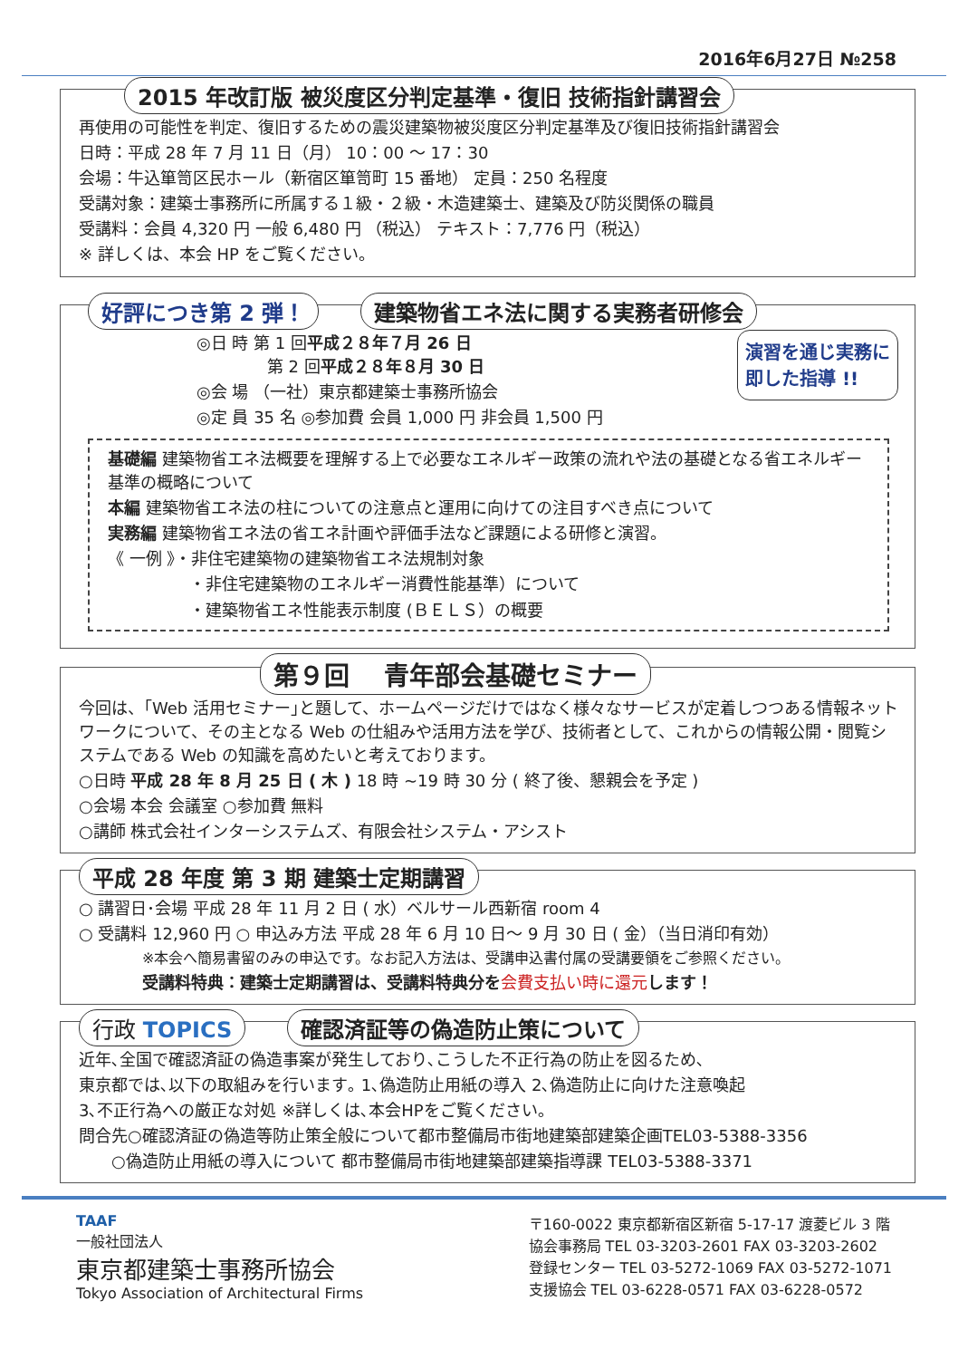2016年6月27日 №258
2015 年改訂版 被災度区分判定基準・復旧 技術指針講習会
再使用の可能性を判定、復旧するための震災建築物被災度区分判定基準及び復旧技術指針講習会
日時：平成 28 年 7 月 11 日（月） 10：00 ～ 17：30
会場：牛込箪笥区民ホール（新宿区箪笥町 15 番地） 定員：250 名程度
受講対象：建築士事務所に所属する１級・２級・木造建築士、建築及び防災関係の職員
受講料：会員 4,320 円 一般 6,480 円 （税込） テキスト：7,776 円（税込）
※ 詳しくは、本会 HP をご覧ください。
好評につき第 2 弾！ 建築物省エネ法に関する実務者研修会
◎日 時 第 1 回平成２８年７月 26 日
　　　　 第 2 回平成２８年８月 30 日
◎会 場 （一社）東京都建築士事務所協会
◎定 員 35 名 ◎参加費 会員 1,000 円 非会員 1,500 円
演習を通じ実務に
即した指導 !!
基礎編 建築物省エネ法概要を理解する上で必要なエネルギー政策の流れや法の基礎となる省エネルギー基準の概略について
本編 建築物省エネ法の柱についての注意点と運用に向けての注目すべき点について
実務編 建築物省エネ法の省エネ計画や評価手法など課題による研修と演習。
《 一例 》・非住宅建築物の建築物省エネ法規制対象
・非住宅建築物のエネルギー消費性能基準）について
・建築物省エネ性能表示制度 (ＢＥＬＳ）の概要
第９回　 青年部会基礎セミナー
今回は、｢Web 活用セミナー｣と題して、ホームページだけではなく様々なサービスが定着しつつある情報ネットワークについて、その主となる Web の仕組みや活用方法を学び、技術者として、これからの情報公開・閲覧システムである Web の知識を高めたいと考えております。
○日時 平成 28 年 8 月 25 日 ( 木 ) 18 時 ~19 時 30 分 ( 終了後、懇親会を予定 )
○会場 本会 会議室 ○参加費 無料
○講師 株式会社インターシステムズ、有限会社システム・アシスト
平成 28 年度 第 3 期 建築士定期講習
○ 講習日･会場 平成 28 年 11 月 2 日 ( 水）ベルサール西新宿 room 4
○ 受講料 12,960 円 ○ 申込み方法 平成 28 年 6 月 10 日～ 9 月 30 日 ( 金）（当日消印有効）
※本会へ簡易書留のみの申込です。なお記入方法は、受講申込書付属の受講要領をご参照ください。
受講料特典：建築士定期講習は、受講料特典分を 会費支払い時に還元 します！
行政 TOPICS 確認済証等の偽造防止策について
近年､全国で確認済証の偽造事案が発生しており､こうした不正行為の防止を図るため､
東京都では､以下の取組みを行います｡ 1､偽造防止用紙の導入 2､偽造防止に向けた注意喚起
3､不正行為への厳正な対処 ※詳しくは､本会HPをご覧ください｡
問合先○確認済証の偽造等防止策全般について都市整備局市街地建築部建築企画TEL03-5388-3356
　　○偽造防止用紙の導入について 都市整備局市街地建築部建築指導課 TEL03-5388-3371
TAAF
一般社団法人
東京都建築士事務所協会
Tokyo Association of Architectural Firms
〒160-0022 東京都新宿区新宿 5-17-17 渡菱ビル 3 階
協会事務局 TEL 03-3203-2601 FAX 03-3203-2602
登録センター TEL 03-5272-1069 FAX 03-5272-1071
支援協会 TEL 03-6228-0571 FAX 03-6228-0572